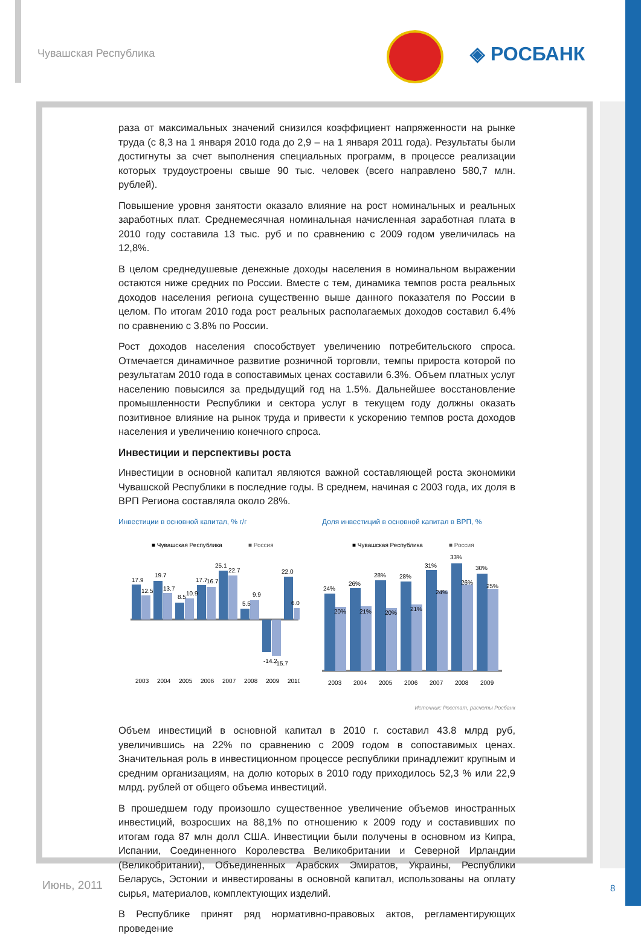Чувашская Республика ◈ РОСБАНК
раза от максимальных значений снизился коэффициент напряженности на рынке труда (с 8,3 на 1 января 2010 года до 2,9 – на 1 января 2011 года). Результаты были достигнуты за счет выполнения специальных программ, в процессе реализации которых трудоустроены свыше 90 тыс. человек (всего направлено 580,7 млн. рублей).
Повышение уровня занятости оказало влияние на рост номинальных и реальных заработных плат. Среднемесячная номинальная начисленная заработная плата в 2010 году составила 13 тыс. руб и по сравнению с 2009 годом увеличилась на 12,8%.
В целом среднедушевые денежные доходы населения в номинальном выражении остаются ниже средних по России. Вместе с тем, динамика темпов роста реальных доходов населения региона существенно выше данного показателя по России в целом. По итогам 2010 года рост реальных располагаемых доходов составил 6.4% по сравнению с 3.8% по России.
Рост доходов населения способствует увеличению потребительского спроса. Отмечается динамичное развитие розничной торговли, темпы прироста которой по результатам 2010 года в сопоставимых ценах составили 6.3%. Объем платных услуг населению повысился за предыдущий год на 1.5%. Дальнейшее восстановление промышленности Республики и сектора услуг в текущем году должны оказать позитивное влияние на рынок труда и привести к ускорению темпов роста доходов населения и увеличению конечного спроса.
Инвестиции и перспективы роста
Инвестиции в основной капитал являются важной составляющей роста экономики Чувашской Республики в последние годы. В среднем, начиная с 2003 года, их доля в ВРП Региона составляла около 28%.
Инвестиции в основной капитал, % г/г
■ Чувашская Республика
■ Россия
17.9
19.7
8.5
17.7
25.1
5.5
-14.2
22.0
12.5
13.7
10.9
16.7
22.7
9.9
-15.7
6.0
2003
2004
2005
2006
2007
2008
2009
2010
Доля инвестиций в основной капитал в ВРП, %
■ Чувашская Республика
■ Россия
24%
26%
28%
28%
31%
33%
30%
20%
21%
20%
21%
24%
26%
25%
2003
2004
2005
2006
2007
2008
2009
Источник: Росстат, расчеты Росбанк
Объем инвестиций в основной капитал в 2010 г. составил 43.8 млрд руб, увеличившись на 22% по сравнению с 2009 годом в сопоставимых ценах. Значительная роль в инвестиционном процессе республики принадлежит крупным и средним организациям, на долю которых в 2010 году приходилось 52,3 % или 22,9 млрд. рублей от общего объема инвестиций.
В прошедшем году произошло существенное увеличение объемов иностранных инвестиций, возросших на 88,1% по отношению к 2009 году и составивших по итогам года 87 млн долл США. Инвестиции были получены в основном из Кипра, Испании, Соединенного Королевства Великобритании и Северной Ирландии (Великобритании), Объединенных Арабских Эмиратов, Украины, Республики Беларусь, Эстонии и инвестированы в основной капитал, использованы на оплату сырья, материалов, комплектующих изделий.
В Республике принят ряд нормативно-правовых актов, регламентирующих проведение
Июнь, 2011 8